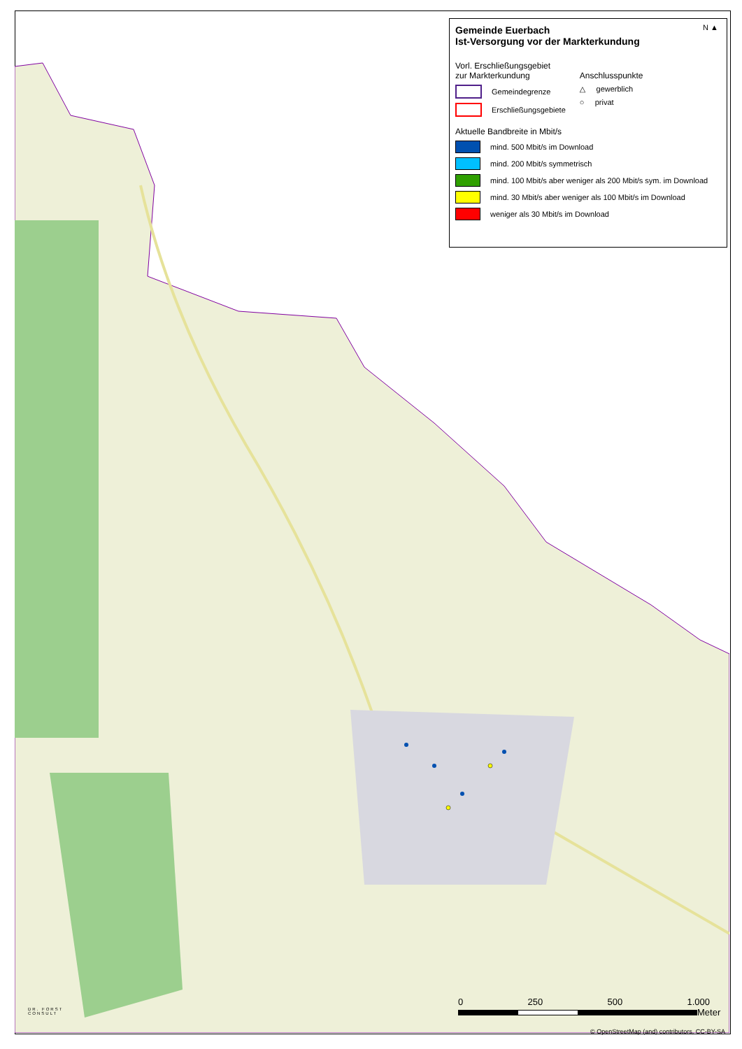Gemeinde Euerbach
Ist-Versorgung vor der Markterkundung
N ▲
Vorl. Erschließungsgebiet
zur Markterkundung
Gemeindegrenze
Erschließungsgebiete
Anschlusspunkte
△ gewerblich
○ privat
Aktuelle Bandbreite in Mbit/s
mind. 500 Mbit/s im Download
mind. 200 Mbit/s symmetrisch
mind. 100 Mbit/s aber weniger als 200 Mbit/s sym. im Download
mind. 30 Mbit/s aber weniger als 100 Mbit/s im Download
weniger als 30 Mbit/s im Download
0 250 500 1.000
Meter
DR. FORST
CONSULT
© OpenStreetMap (and) contributors, CC-BY-SA